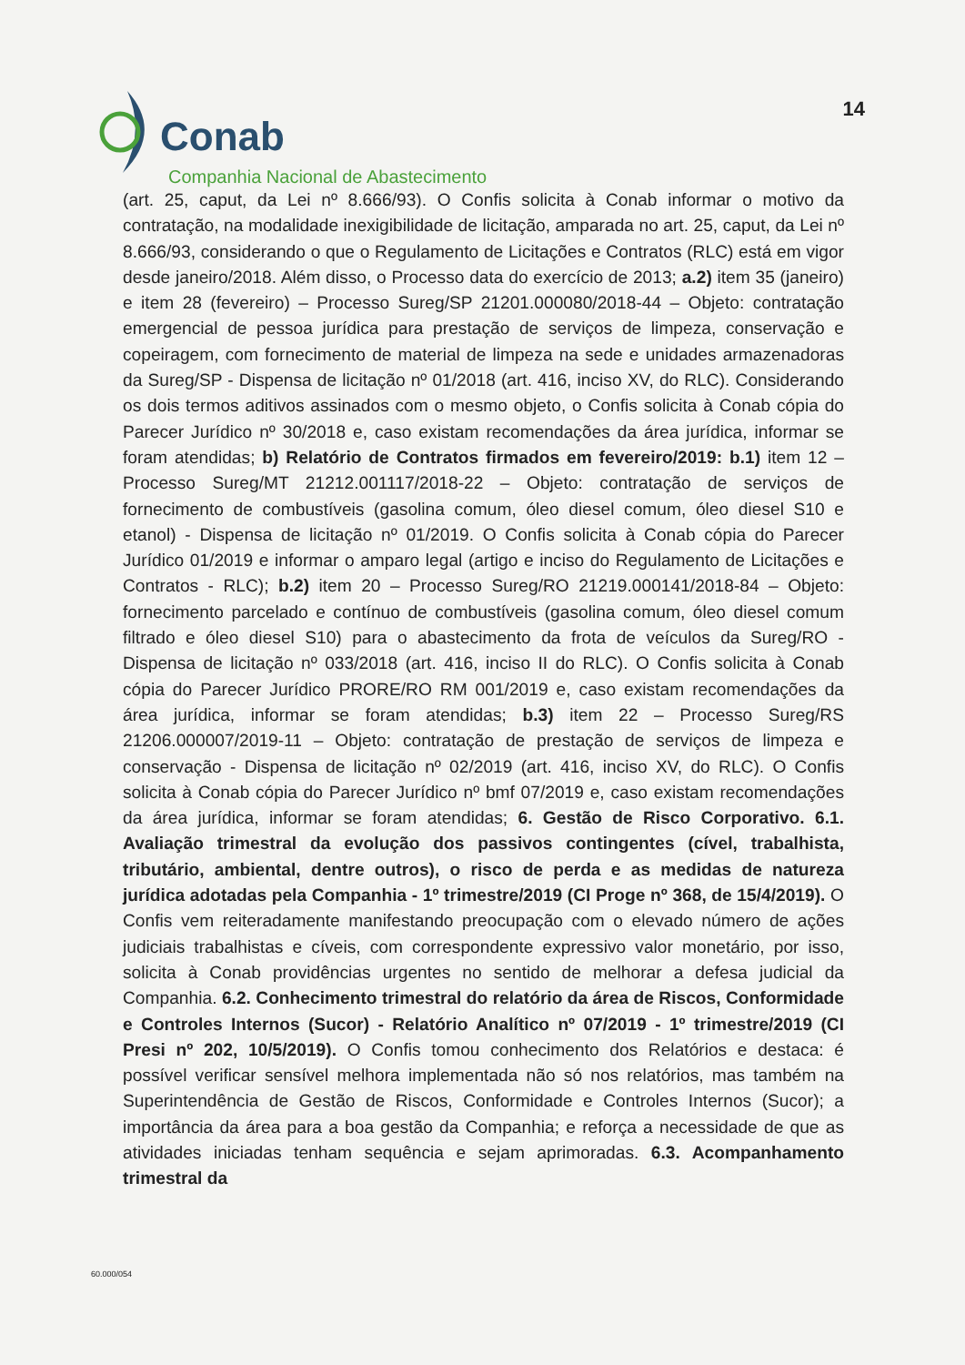Conab
14
Companhia Nacional de Abastecimento
(art. 25, caput, da Lei nº 8.666/93). O Confis solicita à Conab informar o motivo da contratação, na modalidade inexigibilidade de licitação, amparada no art. 25, caput, da Lei nº 8.666/93, considerando o que o Regulamento de Licitações e Contratos (RLC) está em vigor desde janeiro/2018. Além disso, o Processo data do exercício de 2013; a.2) item 35 (janeiro) e item 28 (fevereiro) – Processo Sureg/SP 21201.000080/2018-44 – Objeto: contratação emergencial de pessoa jurídica para prestação de serviços de limpeza, conservação e copeiragem, com fornecimento de material de limpeza na sede e unidades armazenadoras da Sureg/SP - Dispensa de licitação nº 01/2018 (art. 416, inciso XV, do RLC). Considerando os dois termos aditivos assinados com o mesmo objeto, o Confis solicita à Conab cópia do Parecer Jurídico nº 30/2018 e, caso existam recomendações da área jurídica, informar se foram atendidas; b) Relatório de Contratos firmados em fevereiro/2019: b.1) item 12 – Processo Sureg/MT 21212.001117/2018-22 – Objeto: contratação de serviços de fornecimento de combustíveis (gasolina comum, óleo diesel comum, óleo diesel S10 e etanol) - Dispensa de licitação nº 01/2019. O Confis solicita à Conab cópia do Parecer Jurídico 01/2019 e informar o amparo legal (artigo e inciso do Regulamento de Licitações e Contratos - RLC); b.2) item 20 – Processo Sureg/RO 21219.000141/2018-84 – Objeto: fornecimento parcelado e contínuo de combustíveis (gasolina comum, óleo diesel comum filtrado e óleo diesel S10) para o abastecimento da frota de veículos da Sureg/RO - Dispensa de licitação nº 033/2018 (art. 416, inciso II do RLC). O Confis solicita à Conab cópia do Parecer Jurídico PRORE/RO RM 001/2019 e, caso existam recomendações da área jurídica, informar se foram atendidas; b.3) item 22 – Processo Sureg/RS 21206.000007/2019-11 – Objeto: contratação de prestação de serviços de limpeza e conservação - Dispensa de licitação nº 02/2019 (art. 416, inciso XV, do RLC). O Confis solicita à Conab cópia do Parecer Jurídico nº bmf 07/2019 e, caso existam recomendações da área jurídica, informar se foram atendidas; 6. Gestão de Risco Corporativo. 6.1. Avaliação trimestral da evolução dos passivos contingentes (cível, trabalhista, tributário, ambiental, dentre outros), o risco de perda e as medidas de natureza jurídica adotadas pela Companhia - 1º trimestre/2019 (CI Proge nº 368, de 15/4/2019). O Confis vem reiteradamente manifestando preocupação com o elevado número de ações judiciais trabalhistas e cíveis, com correspondente expressivo valor monetário, por isso, solicita à Conab providências urgentes no sentido de melhorar a defesa judicial da Companhia. 6.2. Conhecimento trimestral do relatório da área de Riscos, Conformidade e Controles Internos (Sucor) - Relatório Analítico nº 07/2019 - 1º trimestre/2019 (CI Presi nº 202, 10/5/2019). O Confis tomou conhecimento dos Relatórios e destaca: é possível verificar sensível melhora implementada não só nos relatórios, mas também na Superintendência de Gestão de Riscos, Conformidade e Controles Internos (Sucor); a importância da área para a boa gestão da Companhia; e reforça a necessidade de que as atividades iniciadas tenham sequência e sejam aprimoradas. 6.3. Acompanhamento trimestral da
60.000/054